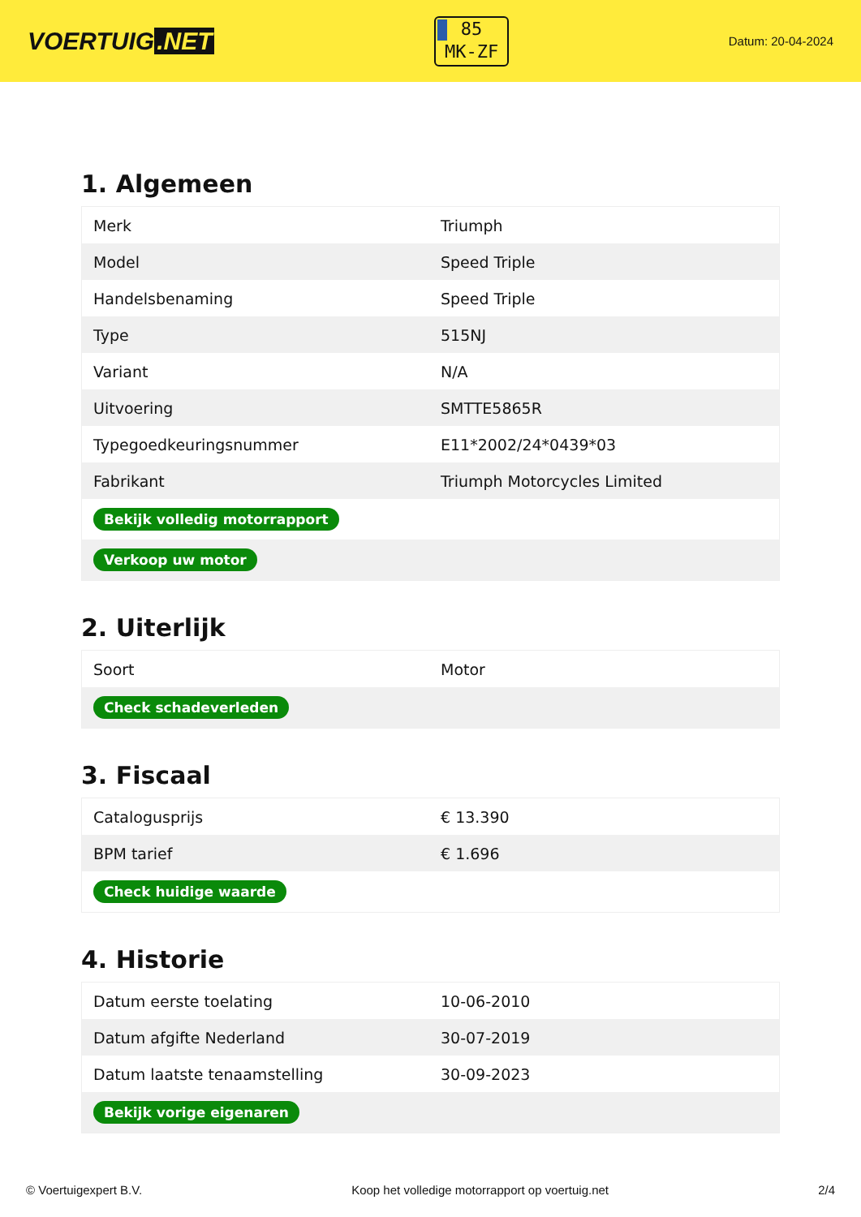VOERTUIG.NET
85
MK-ZF
Datum: 20-04-2024
1. Algemeen
| Merk | Triumph |
| Model | Speed Triple |
| Handelsbenaming | Speed Triple |
| Type | 515NJ |
| Variant | N/A |
| Uitvoering | SMTTE5865R |
| Typegoedkeuringsnummer | E11*2002/24*0439*03 |
| Fabrikant | Triumph Motorcycles Limited |
| Bekijk volledig motorrapport | |
| Verkoop uw motor | |
2. Uiterlijk
| Soort | Motor |
| Check schadeverleden | |
3. Fiscaal
| Catalogusprijs | € 13.390 |
| BPM tarief | € 1.696 |
| Check huidige waarde | |
4. Historie
| Datum eerste toelating | 10-06-2010 |
| Datum afgifte Nederland | 30-07-2019 |
| Datum laatste tenaamstelling | 30-09-2023 |
| Bekijk vorige eigenaren | |
© Voertuigexpert B.V. Koop het volledige motorrapport op voertuig.net 2/4